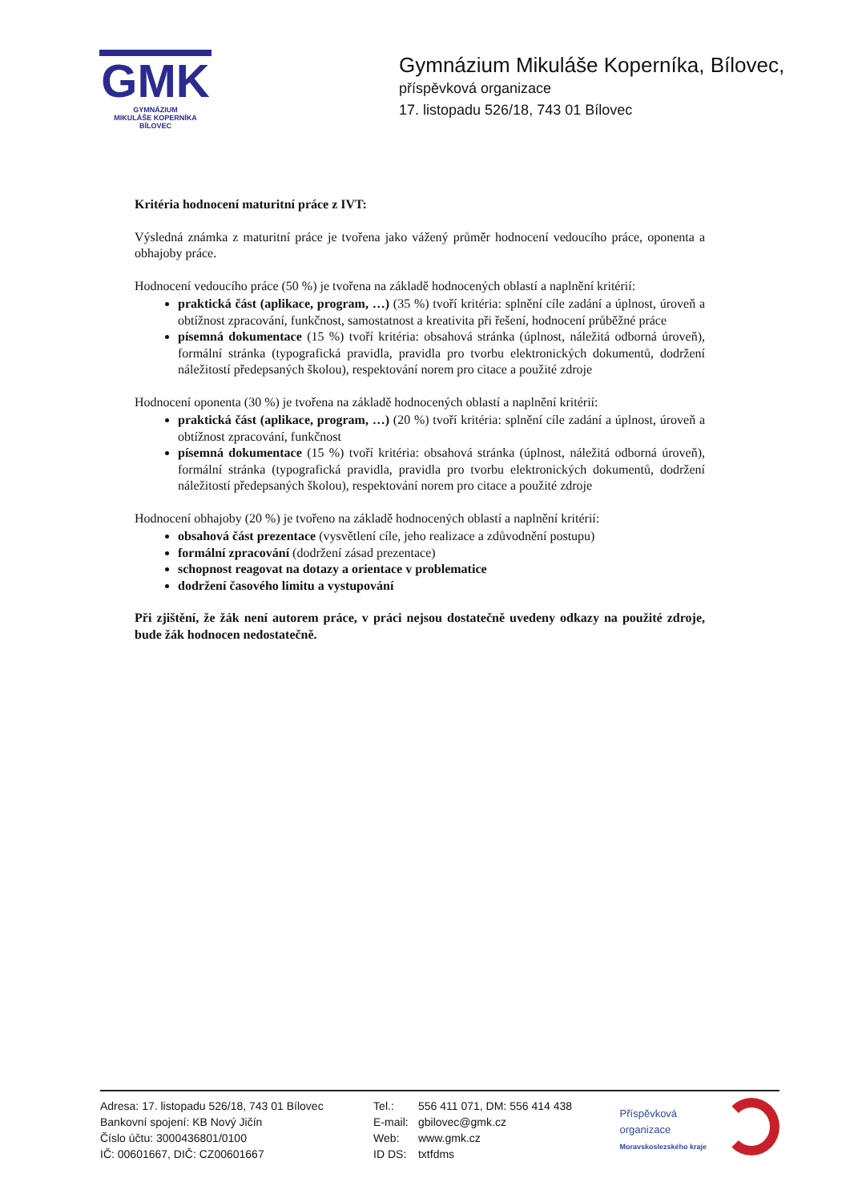GMK
GYMNÁZIUM
MIKULÁŠE KOPERNÍKA
BÍLOVEC
Gymnázium Mikuláše Koperníka, Bílovec,
příspěvková organizace
17. listopadu 526/18, 743 01 Bílovec
Kritéria hodnocení maturitní práce z IVT:
Výsledná známka z maturitní práce je tvořena jako vážený průměr hodnocení vedoucího práce, oponenta a obhajoby práce.
Hodnocení vedoucího práce (50 %) je tvořena na základě hodnocených oblastí a naplnění kritérií:
praktická část (aplikace, program, …) (35 %) tvoří kritéria: splnění cíle zadání a úplnost, úroveň a obtížnost zpracování, funkčnost, samostatnost a kreativita při řešení, hodnocení průběžné práce
písemná dokumentace (15 %) tvoří kritéria: obsahová stránka (úplnost, náležitá odborná úroveň), formální stránka (typografická pravidla, pravidla pro tvorbu elektronických dokumentů, dodržení náležitostí předepsaných školou), respektování norem pro citace a použité zdroje
Hodnocení oponenta (30 %) je tvořena na základě hodnocených oblastí a naplnění kritérií:
praktická část (aplikace, program, …) (20 %) tvoří kritéria: splnění cíle zadání a úplnost, úroveň a obtížnost zpracování, funkčnost
písemná dokumentace (15 %) tvoří kritéria: obsahová stránka (úplnost, náležitá odborná úroveň), formální stránka (typografická pravidla, pravidla pro tvorbu elektronických dokumentů, dodržení náležitostí předepsaných školou), respektování norem pro citace a použité zdroje
Hodnocení obhajoby (20 %) je tvořeno na základě hodnocených oblastí a naplnění kritérií:
obsahová část prezentace (vysvětlení cíle, jeho realizace a zdůvodnění postupu)
formální zpracování (dodržení zásad prezentace)
schopnost reagovat na dotazy a orientace v problematice
dodržení časového limitu a vystupování
Při zjištění, že žák není autorem práce, v práci nejsou dostatečně uvedeny odkazy na použité zdroje, bude žák hodnocen nedostatečně.
Adresa: 17. listopadu 526/18, 743 01 Bílovec
Bankovní spojení: KB Nový Jičín
Číslo účtu: 3000436801/0100
IČ: 00601667, DIČ: CZ00601667
Tel.: 556 411 071, DM: 556 414 438
E-mail: gbilovec@gmk.cz
Web: www.gmk.cz
ID DS: txtfdms
Příspěvková organizace
Moravskoslezského kraje